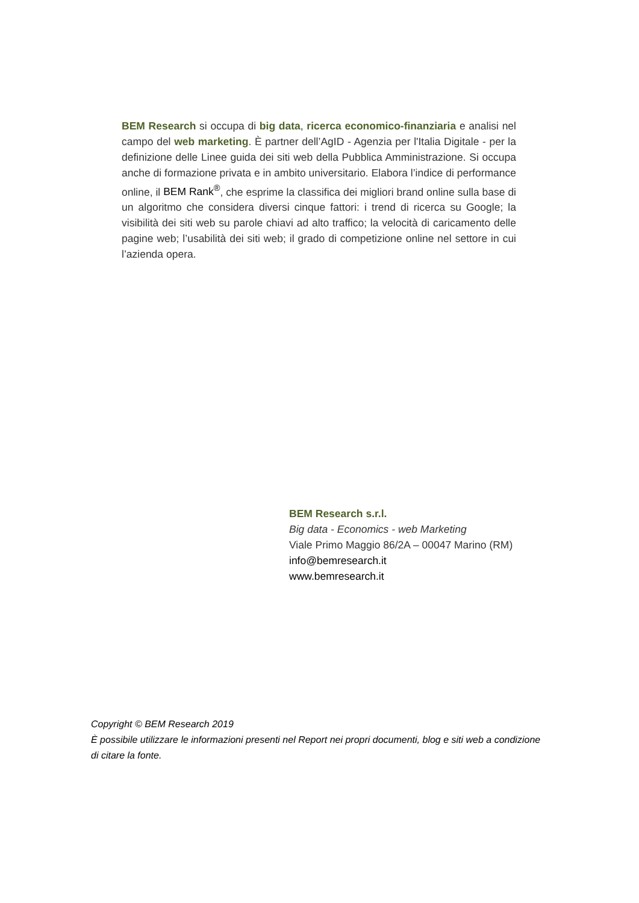BEM Research si occupa di big data, ricerca economico-finanziaria e analisi nel campo del web marketing. È partner dell’AgID - Agenzia per l'Italia Digitale - per la definizione delle Linee guida dei siti web della Pubblica Amministrazione. Si occupa anche di formazione privata e in ambito universitario. Elabora l’indice di performance online, il BEM Rank<sup>®</sup>, che esprime la classifica dei migliori brand online sulla base di un algoritmo che considera diversi cinque fattori: i trend di ricerca su Google; la visibilità dei siti web su parole chiavi ad alto traffico; la velocità di caricamento delle pagine web; l’usabilità dei siti web; il grado di competizione online nel settore in cui l’azienda opera.
BEM Research s.r.l.
Big data - Economics - web Marketing
Viale Primo Maggio 86/2A – 00047 Marino (RM)
info@bemresearch.it
www.bemresearch.it
Copyright © BEM Research 2019
È possibile utilizzare le informazioni presenti nel Report nei propri documenti, blog e siti web a condizione di citare la fonte.